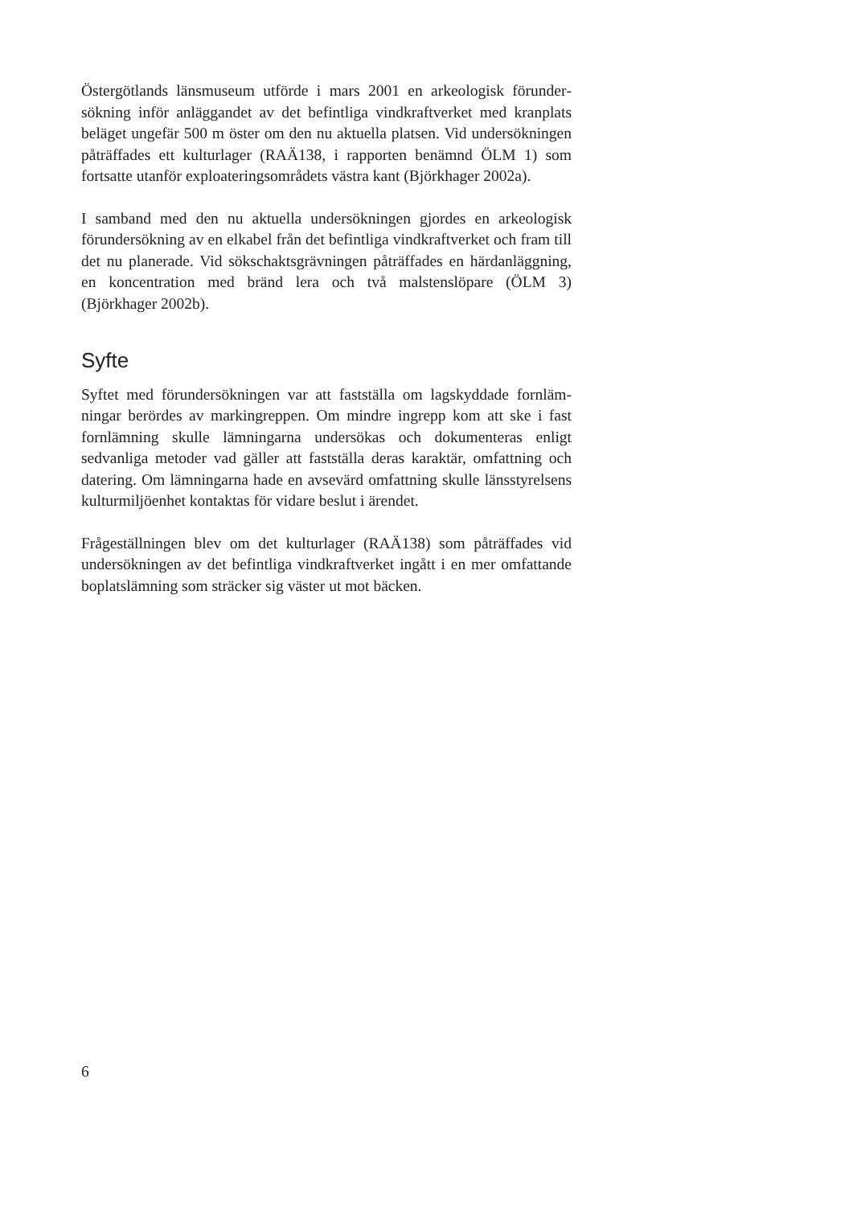Östergötlands länsmuseum utförde i mars 2001 en arkeologisk förunder­sökning inför anläggandet av det befintliga vindkraftverket med kranplats beläget ungefär 500 m öster om den nu aktuella platsen. Vid undersök­ningen påträffades ett kulturlager (RAÄ138, i rapporten benämnd ÖLM 1) som fortsatte utanför exploateringsområdets västra kant (Björkhager 2002a).
I samband med den nu aktuella undersökningen gjordes en arkeologisk förundersökning av en elkabel från det befintliga vindkraftverket och fram till det nu planerade. Vid sökschaktsgrävningen påträffades en härdanläggning, en koncentration med bränd lera och två malstenslöpare (ÖLM 3) (Björkhager 2002b).
Syfte
Syftet med förundersökningen var att fastställa om lagskyddade fornläm­ningar berördes av markingreppen. Om mindre ingrepp kom att ske i fast fornlämning skulle lämningarna undersökas och dokumenteras enligt sedvanliga metoder vad gäller att fastställa deras karaktär, omfattning och datering. Om lämningarna hade en avsevärd omfattning skulle läns­styrelsens kulturmiljöenhet kontaktas för vidare beslut i ärendet.
Frågeställningen blev om det kulturlager (RAÄ138) som påträffades vid undersökningen av det befintliga vindkraftverket ingått i en mer omfat­tande boplatslämning som sträcker sig väster ut mot bäcken.
6